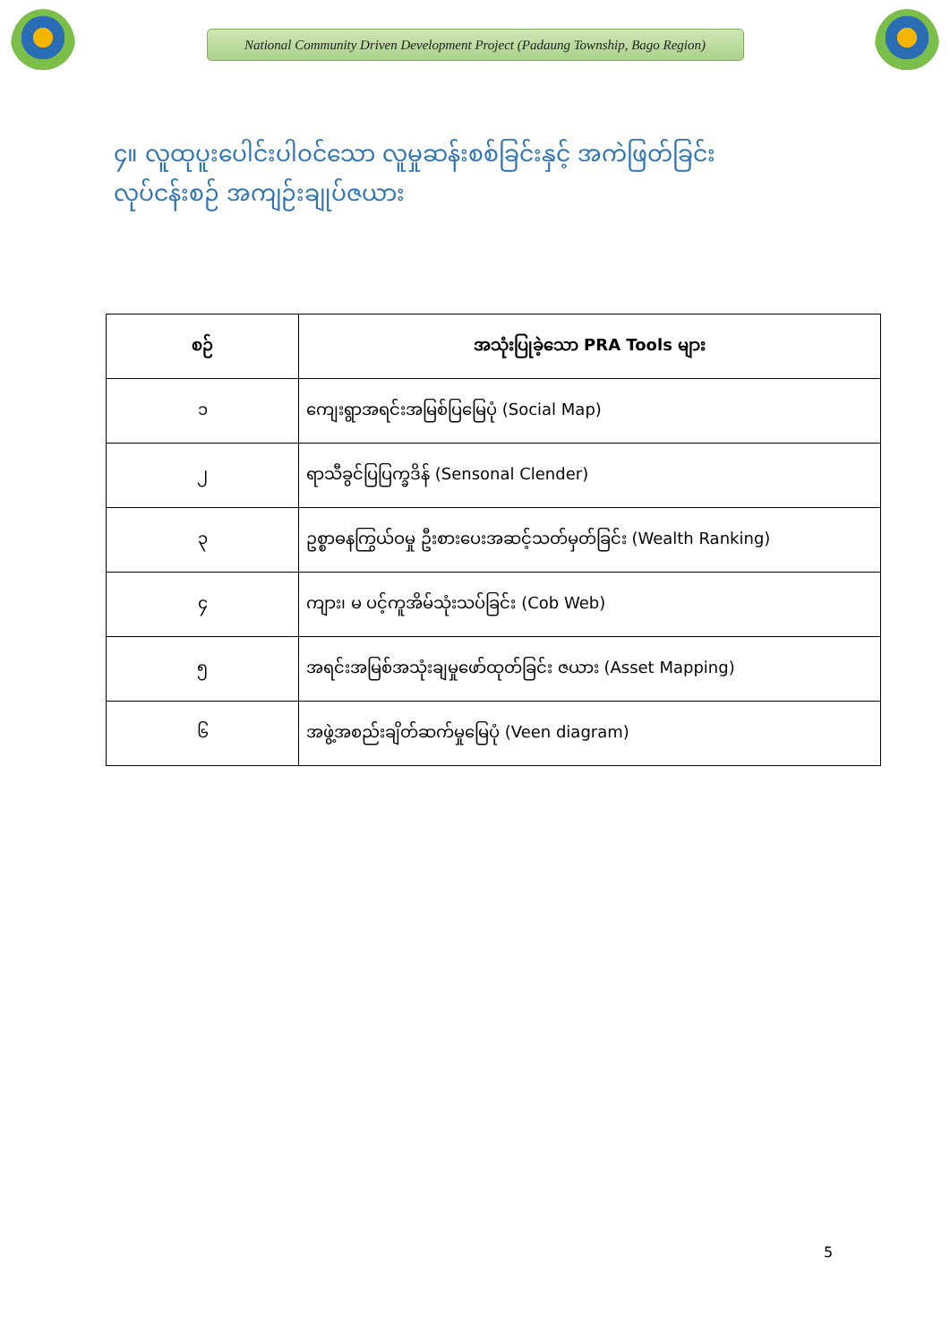National Community Driven Development Project (Padaung Township, Bago Region)
၄။ လူထုပူးပေါင်းပါဝင်သော လူမှုဆန်းစစ်ခြင်းနှင့် အကဲဖြတ်ခြင်းလုပ်ငန်းစဉ် အကျဉ်းချုပ်ဇယား
| စဉ် | အသုံးပြုခဲ့သော PRA Tools များ |
| --- | --- |
| ၁ | ကျေးရွာအရင်းအမြစ်ပြမြေပုံ (Social Map) |
| ၂ | ရာသီခွင်ပြပြက္ခဒိန် (Sensonal Clender) |
| ၃ | ဥစ္စာဓနကြွယ်ဝမှု ဦးစားပေးအဆင့်သတ်မှတ်ခြင်း (Wealth Ranking) |
| ၄ | ကျား၊ မ ပင့်ကူအိမ်သုံးသပ်ခြင်း (Cob Web) |
| ၅ | အရင်းအမြစ်အသုံးချမှုဖော်ထုတ်ခြင်း ဇယား (Asset Mapping) |
| ၆ | အဖွဲ့အစည်းချိတ်ဆက်မှုမြေပုံ (Veen diagram) |
5